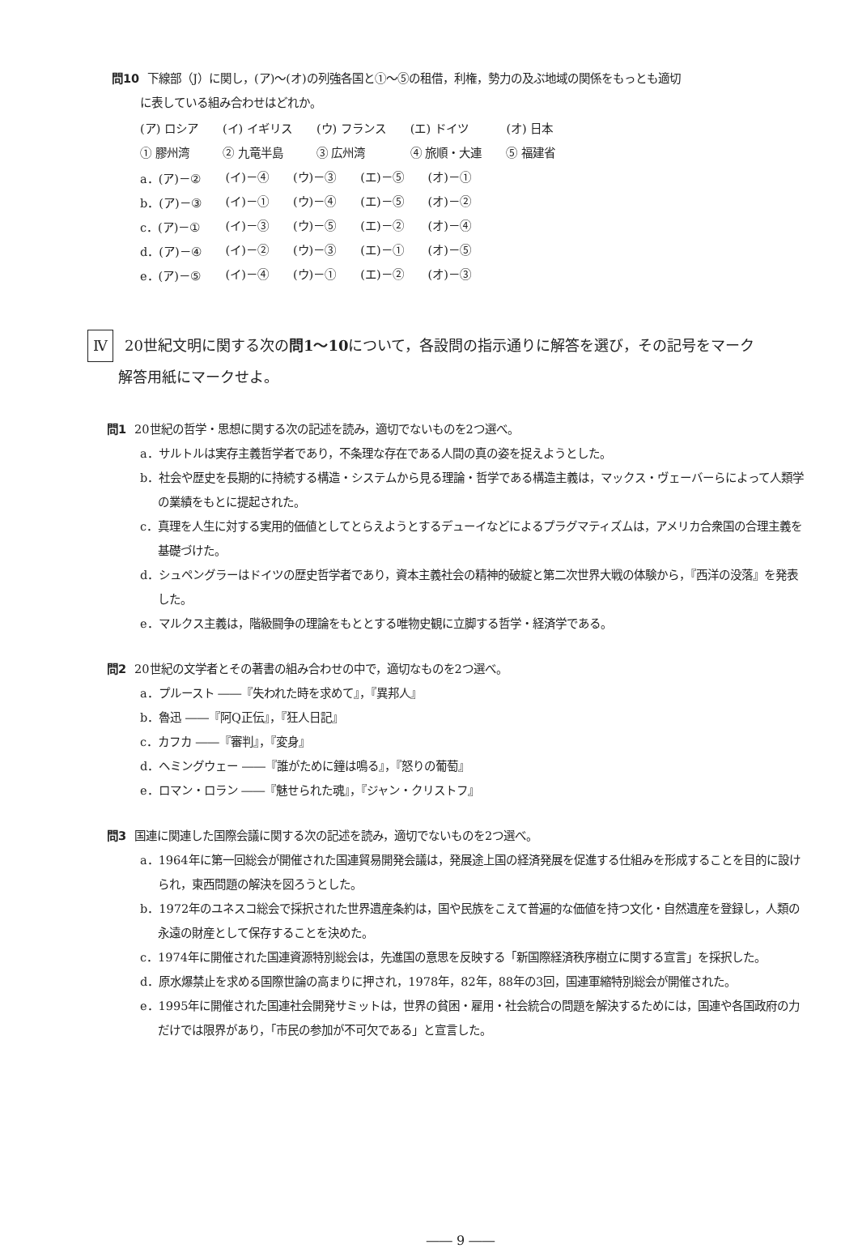問10 下線部（J）に関し，(ア)～(オ)の列強各国と①～⑤の租借，利権，勢力の及ぶ地域の関係をもっとも適切
に表している組み合わせはどれか。
| (ア) ロシア | (イ) イギリス | (ウ) フランス | (エ) ドイツ | (オ) 日本 |
| ① 膠州湾 | ② 九竜半島 | ③ 広州湾 | ④ 旅順・大連 | ⑤ 福建省 |
| a．(ア)－② | (イ)－④ | (ウ)－③ | (エ)－⑤ | (オ)－① |
| b．(ア)－③ | (イ)－① | (ウ)－④ | (エ)－⑤ | (オ)－② |
| c．(ア)－① | (イ)－③ | (ウ)－⑤ | (エ)－② | (オ)－④ |
| d．(ア)－④ | (イ)－② | (ウ)－③ | (エ)－① | (オ)－⑤ |
| e．(ア)－⑤ | (イ)－④ | (ウ)－① | (エ)－② | (オ)－③ |
Ⅳ 20世紀文明に関する次の問1～10について，各設問の指示通りに解答を選び，その記号をマーク
解答用紙にマークせよ。
問1 20世紀の哲学・思想に関する次の記述を読み，適切でないものを2つ選べ。
a．サルトルは実存主義哲学者であり，不条理な存在である人間の真の姿を捉えようとした。
b．社会や歴史を長期的に持続する構造・システムから見る理論・哲学である構造主義は，マックス・ヴェーバーらによって人類学の業績をもとに提起された。
c．真理を人生に対する実用的価値としてとらえようとするデューイなどによるプラグマティズムは，アメリカ合衆国の合理主義を基礎づけた。
d．シュペングラーはドイツの歴史哲学者であり，資本主義社会の精神的破綻と第二次世界大戦の体験から，『西洋の没落』を発表した。
e．マルクス主義は，階級闘争の理論をもととする唯物史観に立脚する哲学・経済学である。
問2 20世紀の文学者とその著書の組み合わせの中で，適切なものを2つ選べ。
a．プルースト ――『失われた時を求めて』，『異邦人』
b．魯迅 ――『阿Q正伝』，『狂人日記』
c．カフカ ――『審判』，『変身』
d．ヘミングウェー ――『誰がために鐘は鳴る』，『怒りの葡萄』
e．ロマン・ロラン ――『魅せられた魂』，『ジャン・クリストフ』
問3 国連に関連した国際会議に関する次の記述を読み，適切でないものを2つ選べ。
a．1964年に第一回総会が開催された国連貿易開発会議は，発展途上国の経済発展を促進する仕組みを形成することを目的に設けられ，東西問題の解決を図ろうとした。
b．1972年のユネスコ総会で採択された世界遺産条約は，国や民族をこえて普遍的な価値を持つ文化・自然遺産を登録し，人類の永遠の財産として保存することを決めた。
c．1974年に開催された国連資源特別総会は，先進国の意思を反映する「新国際経済秩序樹立に関する宣言」を採択した。
d．原水爆禁止を求める国際世論の高まりに押され，1978年，82年，88年の3回，国連軍縮特別総会が開催された。
e．1995年に開催された国連社会開発サミットは，世界の貧困・雇用・社会統合の問題を解決するためには，国連や各国政府の力だけでは限界があり，「市民の参加が不可欠である」と宣言した。
―― 9 ――